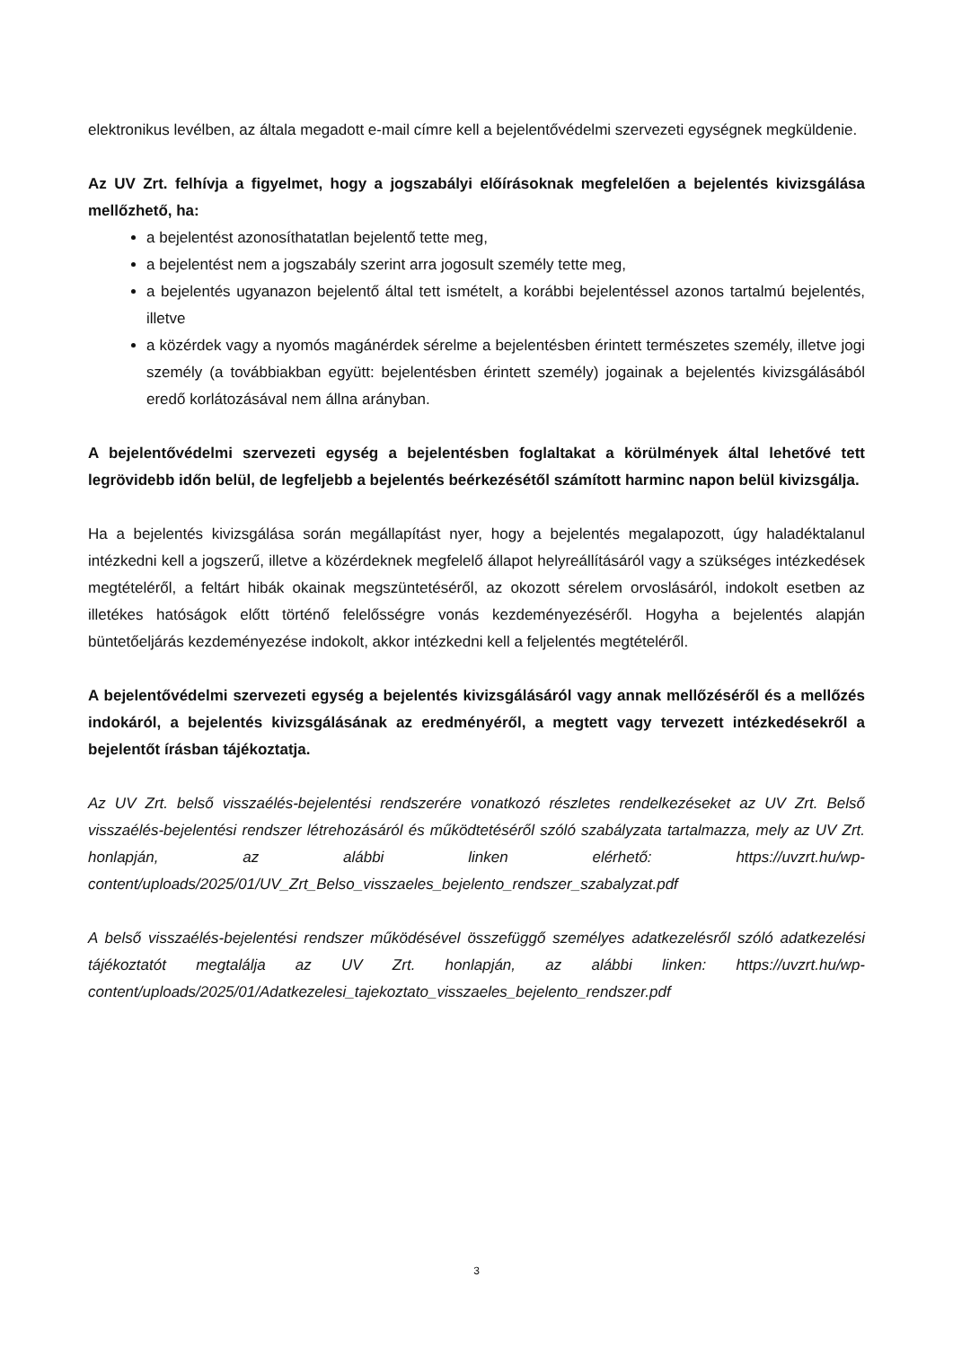elektronikus levélben, az általa megadott e-mail címre kell a bejelentővédelmi szervezeti egységnek megküldenie.
Az UV Zrt. felhívja a figyelmet, hogy a jogszabályi előírásoknak megfelelően a bejelentés kivizsgálása mellőzhető, ha:
a bejelentést azonosíthatatlan bejelentő tette meg,
a bejelentést nem a jogszabály szerint arra jogosult személy tette meg,
a bejelentés ugyanazon bejelentő által tett ismételt, a korábbi bejelentéssel azonos tartalmú bejelentés, illetve
a közérdek vagy a nyomós magánérdek sérelme a bejelentésben érintett természetes személy, illetve jogi személy (a továbbiakban együtt: bejelentésben érintett személy) jogainak a bejelentés kivizsgálásából eredő korlátozásával nem állna arányban.
A bejelentővédelmi szervezeti egység a bejelentésben foglaltakat a körülmények által lehetővé tett legrövidebb időn belül, de legfeljebb a bejelentés beérkezésétől számított harminc napon belül kivizsgálja.
Ha a bejelentés kivizsgálása során megállapítást nyer, hogy a bejelentés megalapozott, úgy haladéktalanul intézkedni kell a jogszerű, illetve a közérdeknek megfelelő állapot helyreállításáról vagy a szükséges intézkedések megtételéről, a feltárt hibák okainak megszüntetéséről, az okozott sérelem orvoslásáról, indokolt esetben az illetékes hatóságok előtt történő felelősségre vonás kezdeményezéséről. Hogyha a bejelentés alapján büntetőeljárás kezdeményezése indokolt, akkor intézkedni kell a feljelentés megtételéről.
A bejelentővédelmi szervezeti egység a bejelentés kivizsgálásáról vagy annak mellőzéséről és a mellőzés indokáról, a bejelentés kivizsgálásának az eredményéről, a megtett vagy tervezett intézkedésekről a bejelentőt írásban tájékoztatja.
Az UV Zrt. belső visszaélés-bejelentési rendszerére vonatkozó részletes rendelkezéseket az UV Zrt. Belső visszaélés-bejelentési rendszer létrehozásáról és működtetéséről szóló szabályzata tartalmazza, mely az UV Zrt. honlapján, az alábbi linken elérhető: https://uvzrt.hu/wp-content/uploads/2025/01/UV_Zrt_Belso_visszaeles_bejelento_rendszer_szabalyzat.pdf
A belső visszaélés-bejelentési rendszer működésével összefüggő személyes adatkezelésről szóló adatkezelési tájékoztatót megtalálja az UV Zrt. honlapján, az alábbi linken: https://uvzrt.hu/wp-content/uploads/2025/01/Adatkezelesi_tajekoztato_visszaeles_bejelento_rendszer.pdf
3